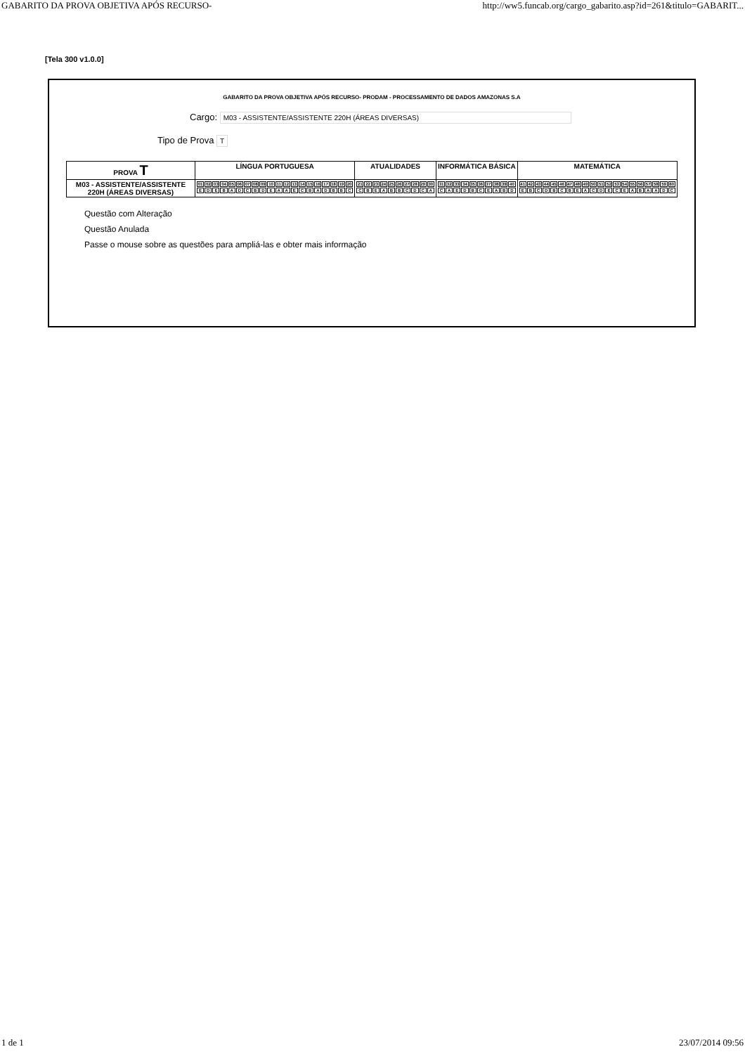GABARITO DA PROVA OBJETIVA APÓS RECURSO- http://ww5.funcab.org/cargo_gabarito.asp?id=261&titulo=GABARIT...
[Tela 300 v1.0.0]
GABARITO DA PROVA OBJETIVA APÓS RECURSO- PRODAM - PROCESSAMENTO DE DADOS AMAZONAS S.A
Cargo: M03 - ASSISTENTE/ASSISTENTE 220H (ÁREAS DIVERSAS)
Tipo de Prova T
| PROVA T | LÍNGUA PORTUGUESA | ATUALIDADES | INFORMÁTICA BÁSICA | MATEMÁTICA |
| --- | --- | --- | --- | --- |
| M03 - ASSISTENTE/ASSISTENTE 220H (ÁREAS DIVERSAS) | / 01 / 02 / 03 / 04 / 05 / 06 / 07 / 08 / 09 / 10 / 11 / 12 / 13 / 14 / 15 / 16 / 17 / 18 / 19 / 20 / / E / D / E / B / A / D / C / B / D / E / A / A / E / C / B / A / D / B / B / C / | / 21 / 22 / 23 / 24 / 25 / 26 / 27 / 28 / 29 / 30 / / C / B / E / A / B / B / C / D / C / A / | / 31 / 32 / 33 / 34 / 35 / 36 / 37 / 38 / 39 / 40 / / C / A / E / D / B / C / E / A / B / D / | / 41 / 42 / 43 / 44 / 45 / 46 / 47 / 48 / 49 / 50 / 51 / 52 / 53 / 54 / 55 / 56 / 57 / 58 / 59 / 60 / / E / B / C / D / B / C / B / E / A / C / D / E / C / E / A / B / A / A / D / C / |
Questão com Alteração
Questão Anulada
Passe o mouse sobre as questões para ampliá-las e obter mais informação
1 de 1 23/07/2014 09:56